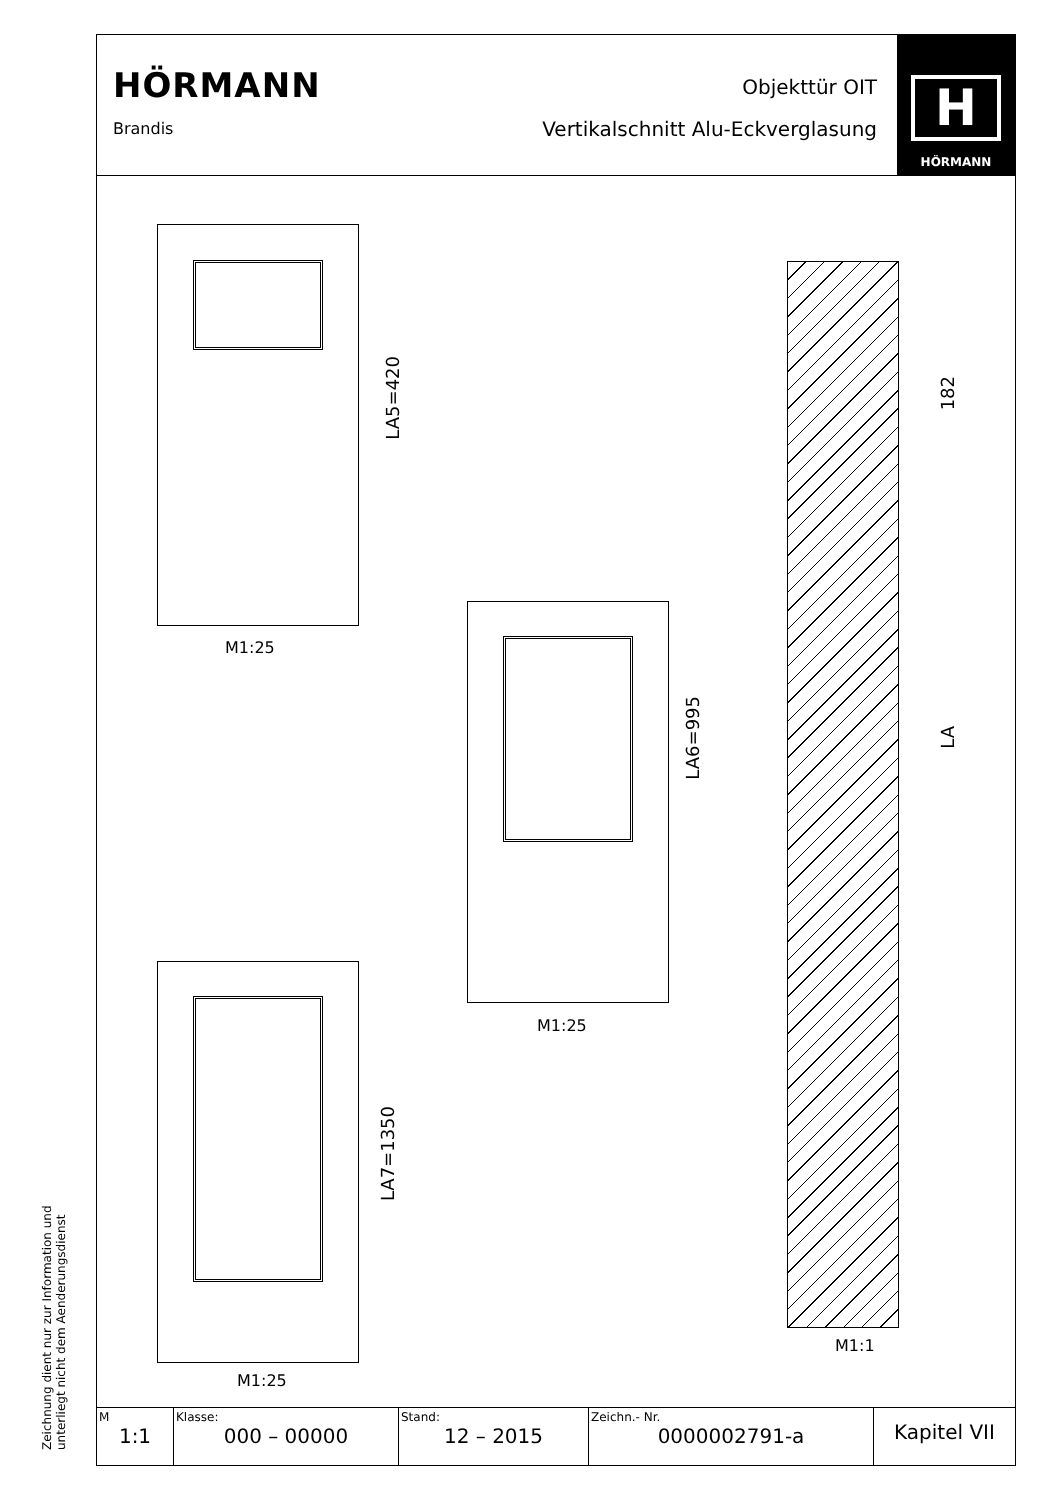Zeichnung dient nur zur Information und
unterliegt nicht dem Aenderungsdienst
HÖRMANN
Brandis
Objekttür OIT
Vertikalschnitt Alu-Eckverglasung
H
HÖRMANN
LA5=420
M1:25
LA6=995
M1:25
LA7=1350
M1:25
182
LA
M1:1
| M 1:1 | Klasse: 000 – 00000 | Stand: 12 – 2015 | Zeichn.- Nr. 0000002791-a | Kapitel VII |